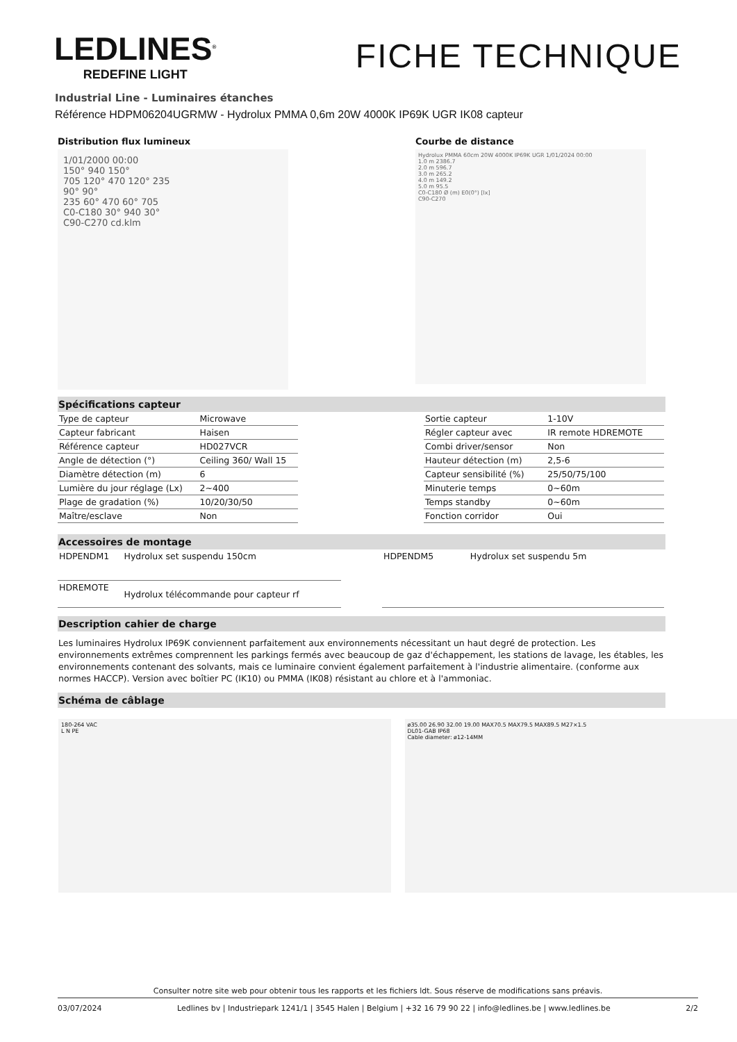LEDLINES<sup>®</sup>
REDEFINE LIGHT
FICHE TECHNIQUE
Industrial Line - Luminaires étanches
Référence HDPM06204UGRMW - Hydrolux PMMA 0,6m 20W 4000K IP69K UGR IK08 capteur
Distribution flux lumineux
1/01/2000 00:00
150° 940 150°
705 120° 470 120° 235
90° 90°
235 60° 470 60° 705
C0-C180 30° 940 30°
C90-C270 cd.klm
Courbe de distance
Hydrolux PMMA 60cm 20W 4000K IP69K UGR 1/01/2024 00:00
1.0 m 2386.7
2.0 m 596.7
3.0 m 265.2
4.0 m 149.2
5.0 m 95.5
C0-C180 Ø (m) E0(0°) [lx]
C90-C270
Spécifications capteur
| Type de capteur | Microwave |
| Capteur fabricant | Haisen |
| Référence capteur | HD027VCR |
| Angle de détection (°) | Ceiling 360/ Wall 15 |
| Diamètre détection (m) | 6 |
| Lumière du jour réglage (Lx) | 2~400 |
| Plage de gradation (%) | 10/20/30/50 |
| Maître/esclave | Non |
| Sortie capteur | 1-10V |
| Régler capteur avec | IR remote HDREMOTE |
| Combi driver/sensor | Non |
| Hauteur détection (m) | 2,5-6 |
| Capteur sensibilité (%) | 25/50/75/100 |
| Minuterie temps | 0~60m |
| Temps standby | 0~60m |
| Fonction corridor | Oui |
Accessoires de montage
| HDPENDM1 | Hydrolux set suspendu 150cm |
| HDREMOTE | Hydrolux télécommande pour capteur rf |
| HDPENDM5 | Hydrolux set suspendu 5m |
Description cahier de charge
Les luminaires Hydrolux IP69K conviennent parfaitement aux environnements nécessitant un haut degré de protection. Les environnements extrêmes comprennent les parkings fermés avec beaucoup de gaz d'échappement, les stations de lavage, les étables, les environnements contenant des solvants, mais ce luminaire convient également parfaitement à l'industrie alimentaire. (conforme aux normes HACCP). Version avec boîtier PC (IK10) ou PMMA (IK08) résistant au chlore et à l'ammoniac.
Schéma de câblage
180-264 VAC
L N PE
ø35.00 26.90 32.00 19.00 MAX70.5 MAX79.5 MAX89.5 M27×1.5
DL01-GAB IP68
Cable diameter: ø12-14MM
Consulter notre site web pour obtenir tous les rapports et les fichiers ldt. Sous réserve de modifications sans préavis.
03/07/2024 Ledlines bv | Industriepark 1241/1 | 3545 Halen | Belgium | +32 16 79 90 22 | info@ledlines.be | www.ledlines.be 2/2